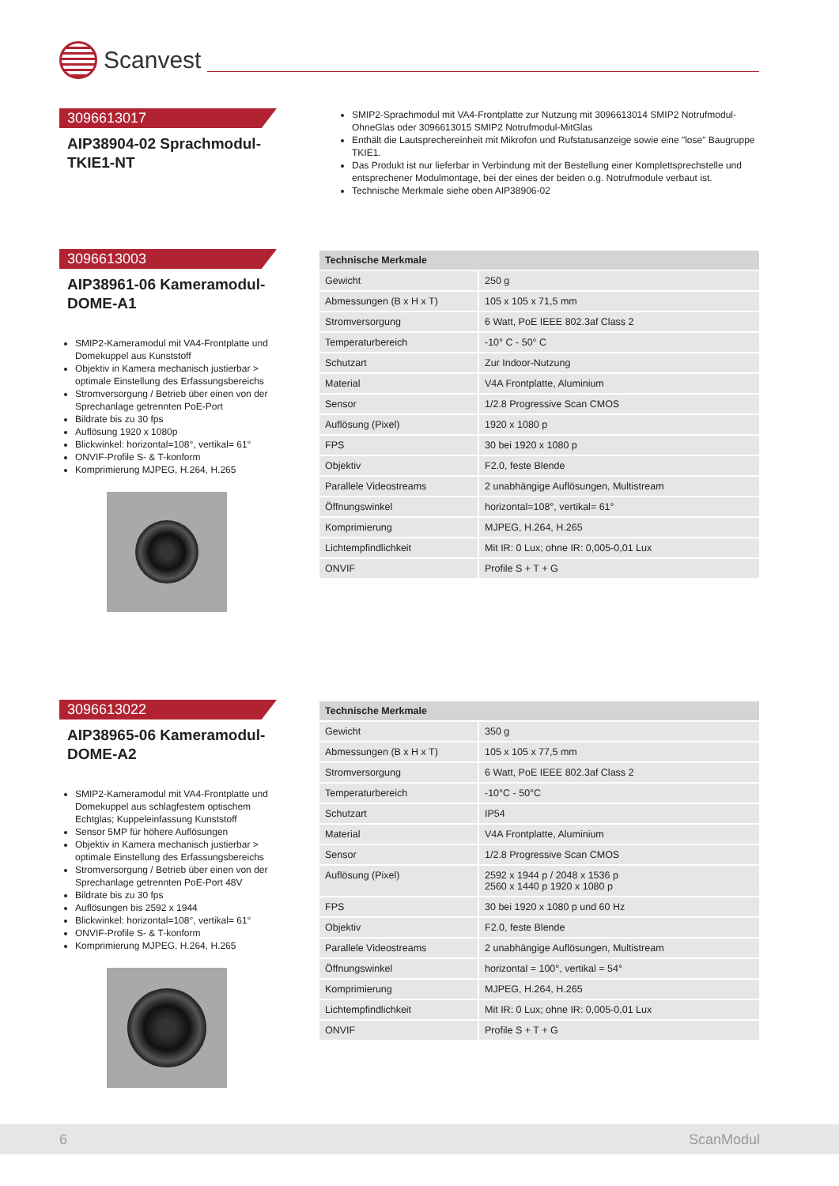Scanvest
3096613017
AIP38904-02 Sprachmodul-TKIE1-NT
SMIP2-Sprachmodul mit VA4-Frontplatte zur Nutzung mit 3096613014 SMIP2 Notrufmodul-OhneGlas oder 3096613015 SMIP2 Notrufmodul-MitGlas
Enthält die Lautsprechereinheit mit Mikrofon und Rufstatusanzeige sowie eine "lose" Baugruppe TKIE1.
Das Produkt ist nur lieferbar in Verbindung mit der Bestellung einer Komplettsprechstelle und entsprechener Modulmontage, bei der eines der beiden o.g. Notrufmodule verbaut ist.
Technische Merkmale siehe oben AIP38906-02
3096613003
AIP38961-06 Kameramodul-DOME-A1
SMIP2-Kameramodul mit VA4-Frontplatte und Domekuppel aus Kunststoff
Objektiv in Kamera mechanisch justierbar > optimale Einstellung des Erfassungsbereichs
Stromversorgung / Betrieb über einen von der Sprechanlage getrennten PoE-Port
Bildrate bis zu 30 fps
Auflösung 1920 x 1080p
Blickwinkel: horizontal=108°, vertikal= 61°
ONVIF-Profile S- & T-konform
Komprimierung MJPEG, H.264, H.265
| Technische Merkmale | |
| --- | --- |
| Gewicht | 250 g |
| Abmessungen (B x H x T) | 105 x 105 x 71,5 mm |
| Stromversorgung | 6 Watt, PoE IEEE 802.3af Class 2 |
| Temperaturbereich | -10° C - 50° C |
| Schutzart | Zur Indoor-Nutzung |
| Material | V4A Frontplatte, Aluminium |
| Sensor | 1/2.8 Progressive Scan CMOS |
| Auflösung (Pixel) | 1920 x 1080 p |
| FPS | 30 bei 1920 x 1080 p |
| Objektiv | F2.0, feste Blende |
| Parallele Videostreams | 2 unabhängige Auflösungen, Multistream |
| Öffnungswinkel | horizontal=108°, vertikal= 61° |
| Komprimierung | MJPEG, H.264, H.265 |
| Lichtempfindlichkeit | Mit IR: 0 Lux; ohne IR: 0,005-0,01 Lux |
| ONVIF | Profile S + T + G |
3096613022
AIP38965-06 Kameramodul-DOME-A2
SMIP2-Kameramodul mit VA4-Frontplatte und Domekuppel aus schlagfestem optischem Echtglas; Kuppeleinfassung Kunststoff
Sensor 5MP für höhere Auflösungen
Objektiv in Kamera mechanisch justierbar > optimale Einstellung des Erfassungsbereichs
Stromversorgung / Betrieb über einen von der Sprechanlage getrennten PoE-Port 48V
Bildrate bis zu 30 fps
Auflösungen bis 2592 x 1944
Blickwinkel: horizontal=108°, vertikal= 61°
ONVIF-Profile S- & T-konform
Komprimierung MJPEG, H.264, H.265
| Technische Merkmale | |
| --- | --- |
| Gewicht | 350 g |
| Abmessungen (B x H x T) | 105 x 105 x 77,5 mm |
| Stromversorgung | 6 Watt, PoE IEEE 802.3af Class 2 |
| Temperaturbereich | -10°C - 50°C |
| Schutzart | IP54 |
| Material | V4A Frontplatte, Aluminium |
| Sensor | 1/2.8 Progressive Scan CMOS |
| Auflösung (Pixel) | 2592 x 1944 p / 2048 x 1536 p 2560 x 1440 p 1920 x 1080 p |
| FPS | 30 bei 1920 x 1080 p und 60 Hz |
| Objektiv | F2.0, feste Blende |
| Parallele Videostreams | 2 unabhängige Auflösungen, Multistream |
| Öffnungswinkel | horizontal = 100°, vertikal = 54° |
| Komprimierung | MJPEG, H.264, H.265 |
| Lichtempfindlichkeit | Mit IR: 0 Lux; ohne IR: 0,005-0,01 Lux |
| ONVIF | Profile S + T + G |
6 ScanModul